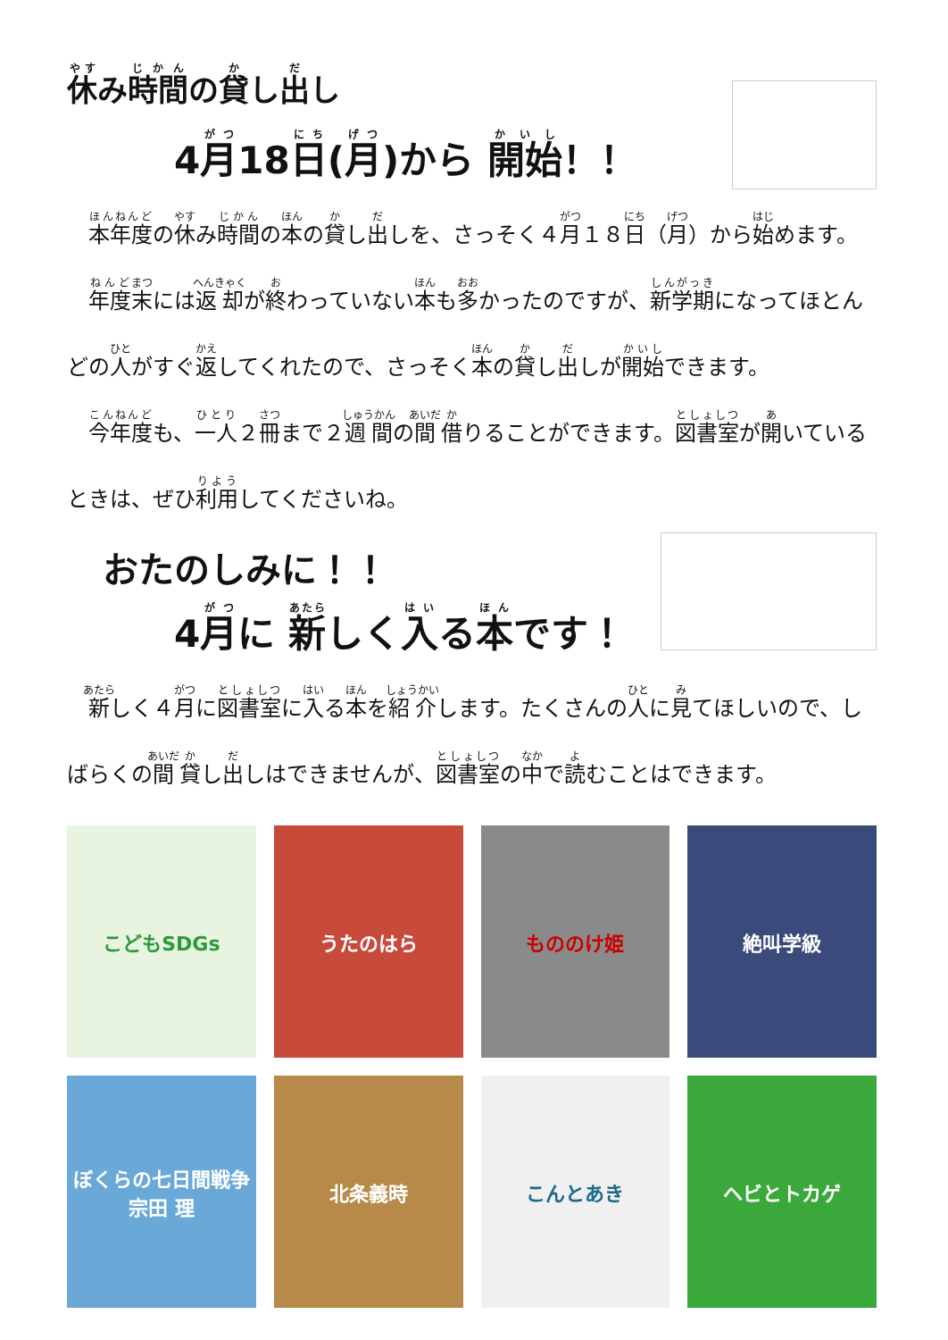休み時間の貸し出し
4月18日(月)から 開始！！
　本年度の休み時間の本の貸し出しを、さっそく４月１８日（月）から始めます。
　年度末には返却が終わっていない本も多かったのですが、新学期になってほとんどの人がすぐ返してくれたので、さっそく本の貸し出しが開始できます。
　今年度も、一人２冊まで２週間の間借りることができます。図書室が開いているときは、ぜひ利用してくださいね。
おたのしみに！！
4月に 新しく入る本です！
　新しく４月に図書室に入る本を紹介します。たくさんの人に見てほしいので、しばらくの間貸し出しはできませんが、図書室の中で読むことはできます。
こどもSDGs
うたのはら
もののけ姫
絶叫学級
ぼくらの七日間戦争 宗田 理
北条義時
こんとあき
ヘビとトカゲ